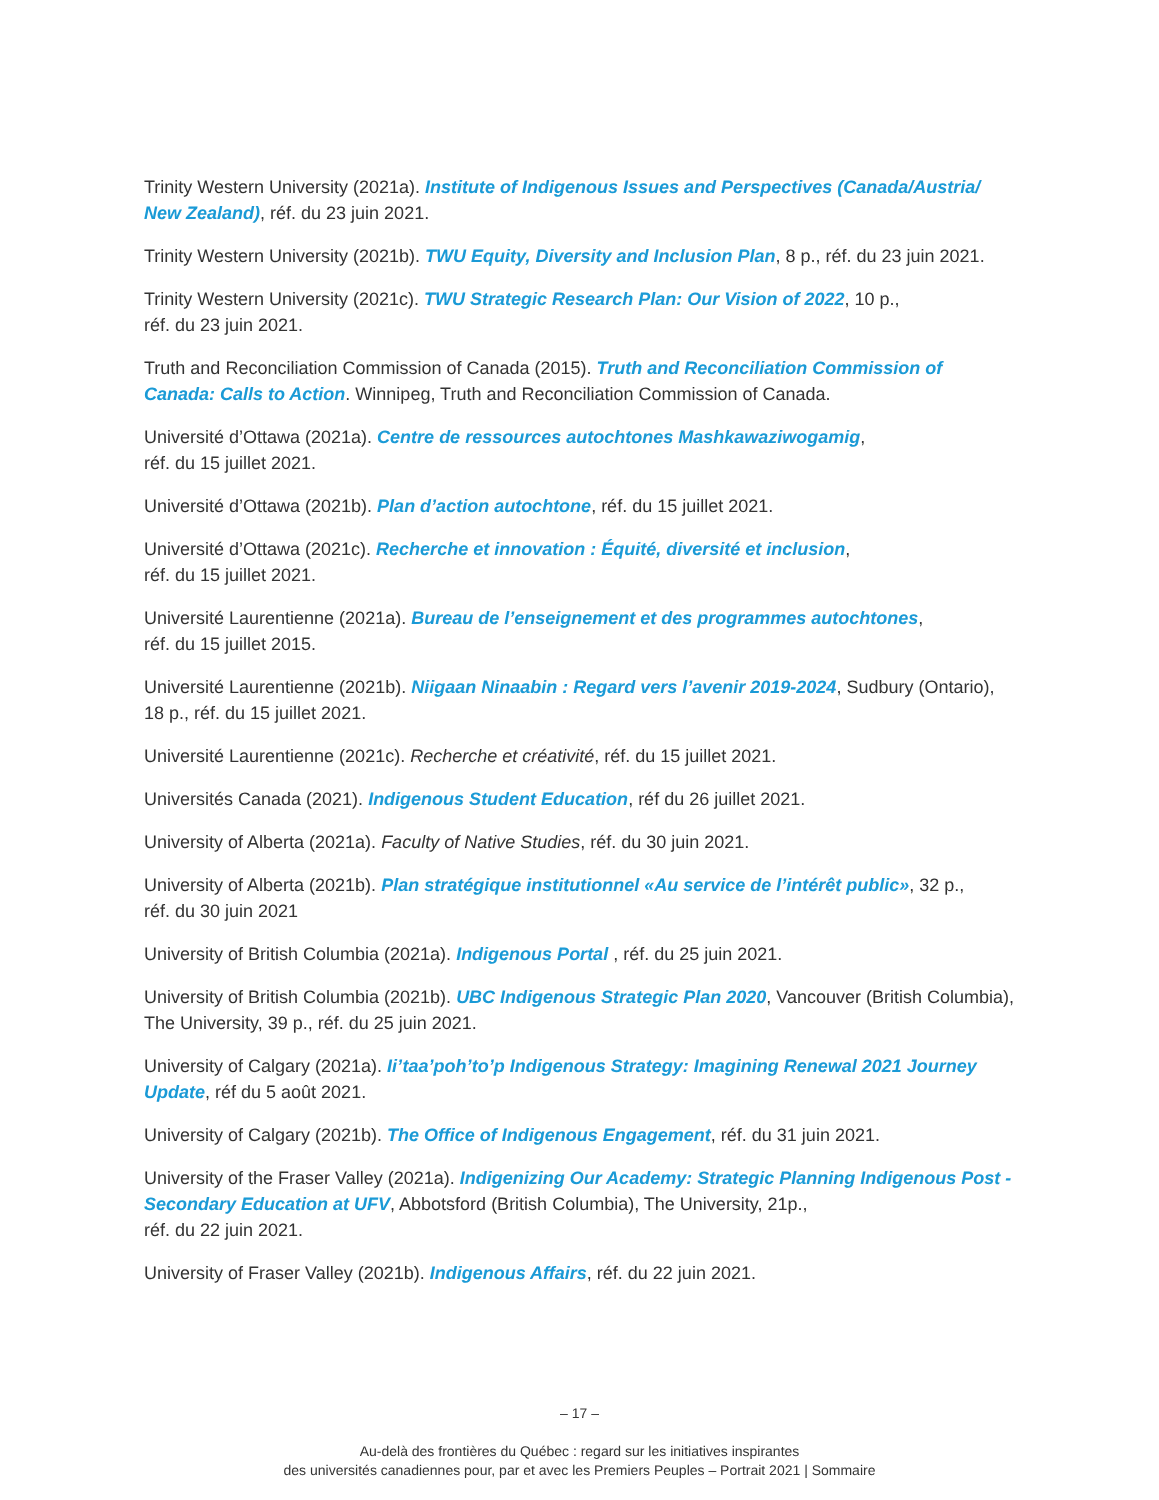Trinity Western University (2021a). Institute of Indigenous Issues and Perspectives (Canada/Austria/ New Zealand), réf. du 23 juin 2021.
Trinity Western University (2021b). TWU Equity, Diversity and Inclusion Plan, 8 p., réf. du 23 juin 2021.
Trinity Western University (2021c). TWU Strategic Research Plan: Our Vision of 2022, 10 p.,
réf. du 23 juin 2021.
Truth and Reconciliation Commission of Canada (2015). Truth and Reconciliation Commission of Canada: Calls to Action. Winnipeg, Truth and Reconciliation Commission of Canada.
Université d’Ottawa (2021a). Centre de ressources autochtones Mashkawaziwogamig,
réf. du 15 juillet 2021.
Université d’Ottawa (2021b). Plan d’action autochtone, réf. du 15 juillet 2021.
Université d’Ottawa (2021c). Recherche et innovation : Équité, diversité et inclusion,
réf. du 15 juillet 2021.
Université Laurentienne (2021a). Bureau de l’enseignement et des programmes autochtones,
réf. du 15 juillet 2015.
Université Laurentienne (2021b). Niigaan Ninaabin : Regard vers l’avenir 2019-2024, Sudbury (Ontario), 18 p., réf. du 15 juillet 2021.
Université Laurentienne (2021c). Recherche et créativité, réf. du 15 juillet 2021.
Universités Canada (2021). Indigenous Student Education, réf du 26 juillet 2021.
University of Alberta (2021a). Faculty of Native Studies, réf. du 30 juin 2021.
University of Alberta (2021b). Plan stratégique institutionnel «Au service de l’intérêt public», 32 p.,
réf. du 30 juin 2021
University of British Columbia (2021a). Indigenous Portal , réf. du 25 juin 2021.
University of British Columbia (2021b). UBC Indigenous Strategic Plan 2020, Vancouver (British Columbia), The University, 39 p., réf. du 25 juin 2021.
University of Calgary (2021a). Ii’taa’poh’to’p Indigenous Strategy: Imagining Renewal 2021 Journey Update, réf du 5 août 2021.
University of Calgary (2021b). The Office of Indigenous Engagement, réf. du 31 juin 2021.
University of the Fraser Valley (2021a). Indigenizing Our Academy: Strategic Planning Indigenous Post -Secondary Education at UFV, Abbotsford (British Columbia), The University, 21p.,
réf. du 22 juin 2021.
University of Fraser Valley (2021b). Indigenous Affairs, réf. du 22 juin 2021.
– 17 –
Au-delà des frontières du Québec : regard sur les initiatives inspirantes
des universités canadiennes pour, par et avec les Premiers Peuples – Portrait 2021 | Sommaire